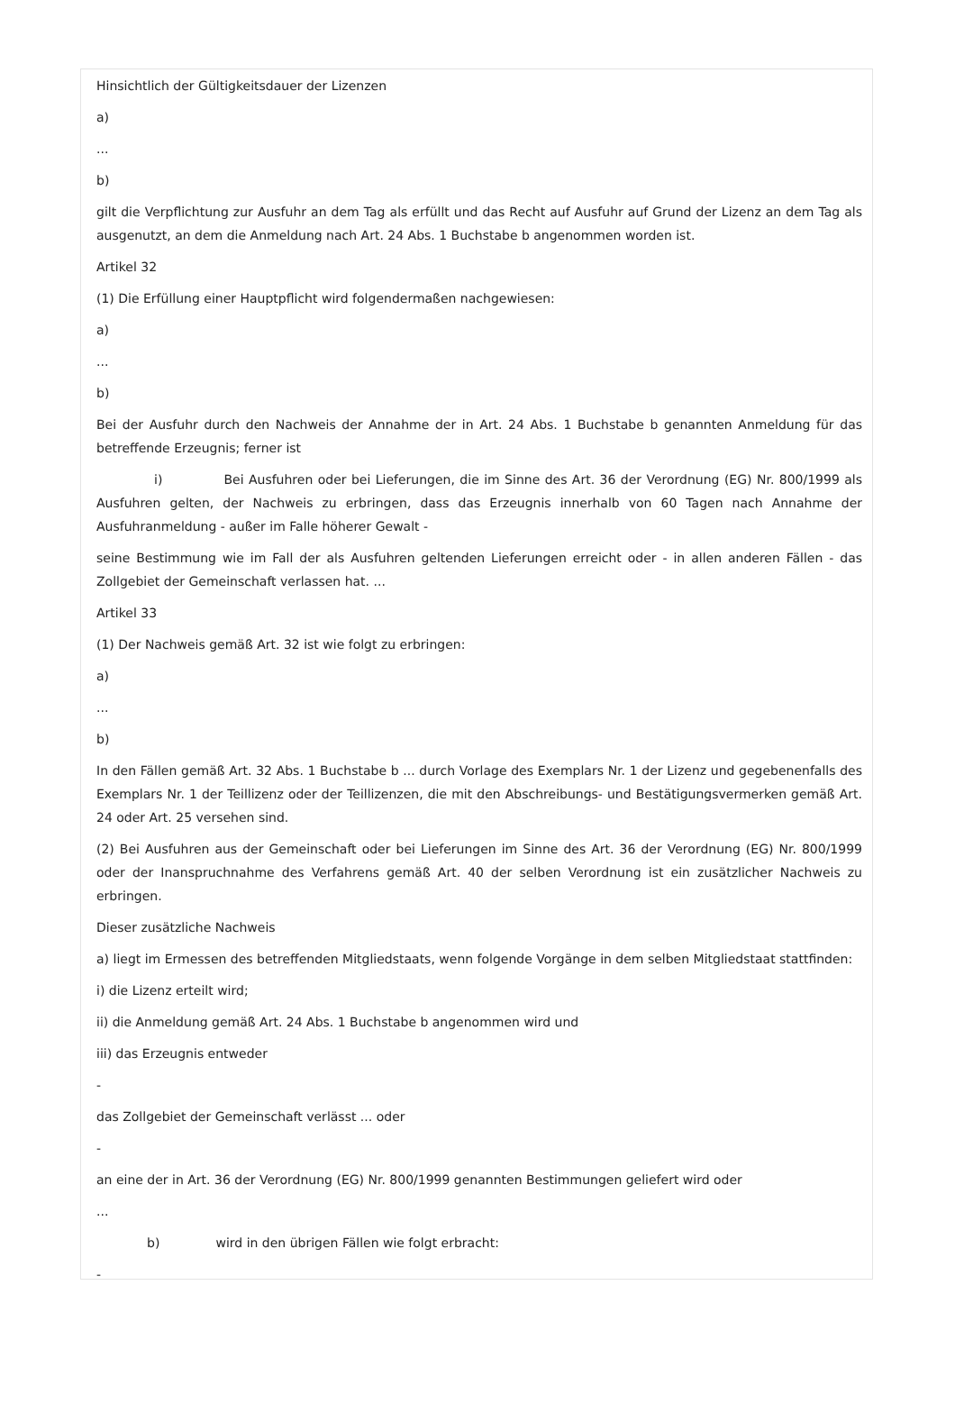Hinsichtlich der Gültigkeitsdauer der Lizenzen
a)
...
b)
gilt die Verpflichtung zur Ausfuhr an dem Tag als erfüllt und das Recht auf Ausfuhr auf Grund der Lizenz an dem Tag als ausgenutzt, an dem die Anmeldung nach Art. 24 Abs. 1 Buchstabe b angenommen worden ist.
Artikel 32
(1) Die Erfüllung einer Hauptpflicht wird folgendermaßen nachgewiesen:
a)
...
b)
Bei der Ausfuhr durch den Nachweis der Annahme der in Art. 24 Abs. 1 Buchstabe b genannten Anmeldung für das betreffende Erzeugnis; ferner ist
i) Bei Ausfuhren oder bei Lieferungen, die im Sinne des Art. 36 der Verordnung (EG) Nr. 800/1999 als Ausfuhren gelten, der Nachweis zu erbringen, dass das Erzeugnis innerhalb von 60 Tagen nach Annahme der Ausfuhranmeldung - außer im Falle höherer Gewalt -
seine Bestimmung wie im Fall der als Ausfuhren geltenden Lieferungen erreicht oder - in allen anderen Fällen - das Zollgebiet der Gemeinschaft verlassen hat. ...
Artikel 33
(1) Der Nachweis gemäß Art. 32 ist wie folgt zu erbringen:
a)
...
b)
In den Fällen gemäß Art. 32 Abs. 1 Buchstabe b ... durch Vorlage des Exemplars Nr. 1 der Lizenz und gegebenenfalls des Exemplars Nr. 1 der Teillizenz oder der Teillizenzen, die mit den Abschreibungs- und Bestätigungsvermerken gemäß Art. 24 oder Art. 25 versehen sind.
(2) Bei Ausfuhren aus der Gemeinschaft oder bei Lieferungen im Sinne des Art. 36 der Verordnung (EG) Nr. 800/1999 oder der Inanspruchnahme des Verfahrens gemäß Art. 40 der selben Verordnung ist ein zusätzlicher Nachweis zu erbringen.
Dieser zusätzliche Nachweis
a) liegt im Ermessen des betreffenden Mitgliedstaats, wenn folgende Vorgänge in dem selben Mitgliedstaat stattfinden:
i) die Lizenz erteilt wird;
ii) die Anmeldung gemäß Art. 24 Abs. 1 Buchstabe b angenommen wird und
iii) das Erzeugnis entweder
-
das Zollgebiet der Gemeinschaft verlässt ... oder
-
an eine der in Art. 36 der Verordnung (EG) Nr. 800/1999 genannten Bestimmungen geliefert wird oder
...
b) wird in den übrigen Fällen wie folgt erbracht:
-